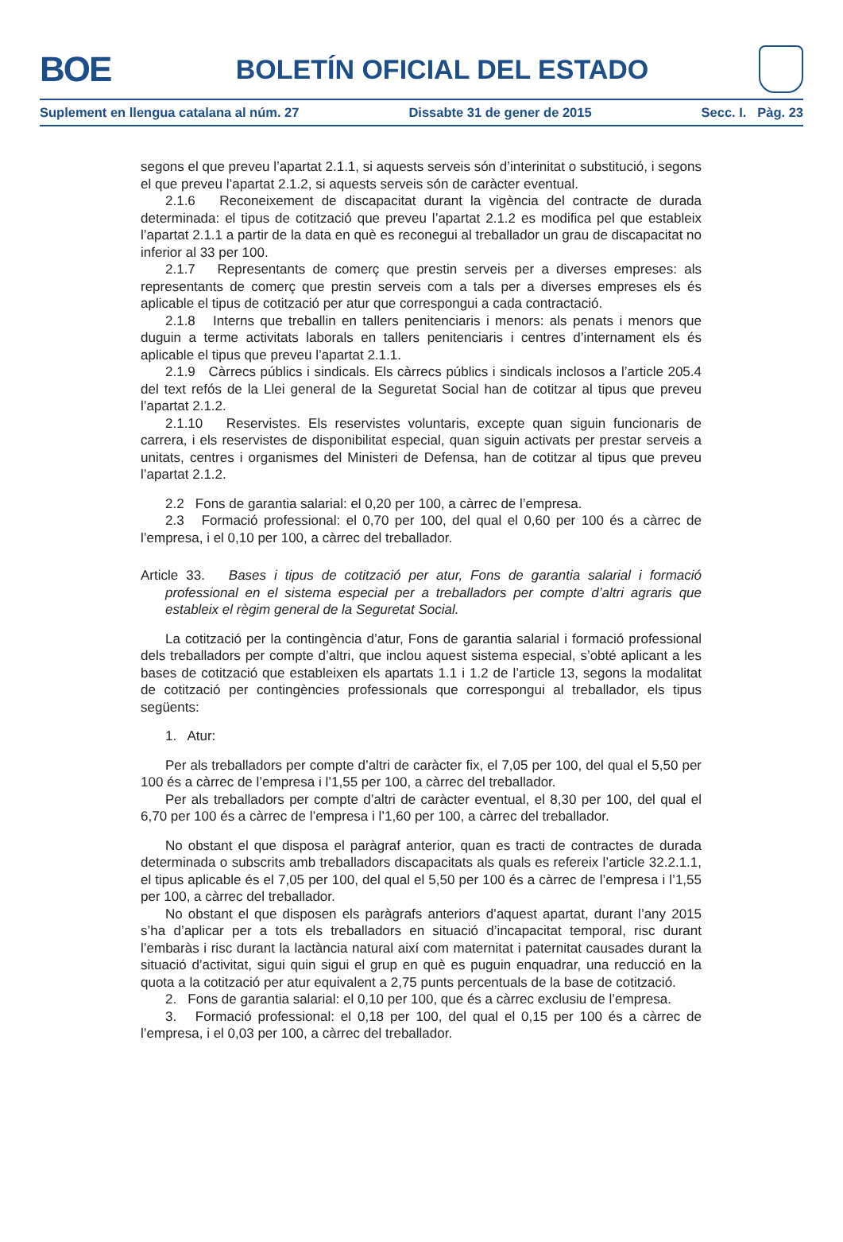BOE
BOLETÍN OFICIAL DEL ESTADO
Suplement en llengua catalana al núm. 27 Dissabte 31 de gener de 2015 Secc. I. Pàg. 23
segons el que preveu l’apartat 2.1.1, si aquests serveis són d’interinitat o substitució, i segons el que preveu l’apartat 2.1.2, si aquests serveis són de caràcter eventual.
2.1.6 Reconeixement de discapacitat durant la vigència del contracte de durada determinada: el tipus de cotització que preveu l’apartat 2.1.2 es modifica pel que estableix l’apartat 2.1.1 a partir de la data en què es reconegui al treballador un grau de discapacitat no inferior al 33 per 100.
2.1.7 Representants de comerç que prestin serveis per a diverses empreses: als representants de comerç que prestin serveis com a tals per a diverses empreses els és aplicable el tipus de cotització per atur que correspongui a cada contractació.
2.1.8 Interns que treballin en tallers penitenciaris i menors: als penats i menors que duguin a terme activitats laborals en tallers penitenciaris i centres d’internament els és aplicable el tipus que preveu l’apartat 2.1.1.
2.1.9 Càrrecs públics i sindicals. Els càrrecs públics i sindicals inclosos a l’article 205.4 del text refós de la Llei general de la Seguretat Social han de cotitzar al tipus que preveu l’apartat 2.1.2.
2.1.10 Reservistes. Els reservistes voluntaris, excepte quan siguin funcionaris de carrera, i els reservistes de disponibilitat especial, quan siguin activats per prestar serveis a unitats, centres i organismes del Ministeri de Defensa, han de cotitzar al tipus que preveu l’apartat 2.1.2.
2.2 Fons de garantia salarial: el 0,20 per 100, a càrrec de l’empresa.
2.3 Formació professional: el 0,70 per 100, del qual el 0,60 per 100 és a càrrec de l’empresa, i el 0,10 per 100, a càrrec del treballador.
Article 33. Bases i tipus de cotització per atur, Fons de garantia salarial i formació professional en el sistema especial per a treballadors per compte d’altri agraris que estableix el règim general de la Seguretat Social.
La cotització per la contingència d’atur, Fons de garantia salarial i formació professional dels treballadors per compte d’altri, que inclou aquest sistema especial, s’obté aplicant a les bases de cotització que estableixen els apartats 1.1 i 1.2 de l’article 13, segons la modalitat de cotització per contingències professionals que correspongui al treballador, els tipus següents:
1. Atur:
Per als treballadors per compte d’altri de caràcter fix, el 7,05 per 100, del qual el 5,50 per 100 és a càrrec de l’empresa i l’1,55 per 100, a càrrec del treballador.
Per als treballadors per compte d’altri de caràcter eventual, el 8,30 per 100, del qual el 6,70 per 100 és a càrrec de l’empresa i l’1,60 per 100, a càrrec del treballador.
No obstant el que disposa el paràgraf anterior, quan es tracti de contractes de durada determinada o subscrits amb treballadors discapacitats als quals es refereix l’article 32.2.1.1, el tipus aplicable és el 7,05 per 100, del qual el 5,50 per 100 és a càrrec de l’empresa i l’1,55 per 100, a càrrec del treballador.
No obstant el que disposen els paràgrafs anteriors d’aquest apartat, durant l’any 2015 s’ha d’aplicar per a tots els treballadors en situació d’incapacitat temporal, risc durant l’embaràs i risc durant la lactància natural així com maternitat i paternitat causades durant la situació d’activitat, sigui quin sigui el grup en què es puguin enquadrar, una reducció en la quota a la cotització per atur equivalent a 2,75 punts percentuals de la base de cotització.
2. Fons de garantia salarial: el 0,10 per 100, que és a càrrec exclusiu de l’empresa.
3. Formació professional: el 0,18 per 100, del qual el 0,15 per 100 és a càrrec de l’empresa, i el 0,03 per 100, a càrrec del treballador.